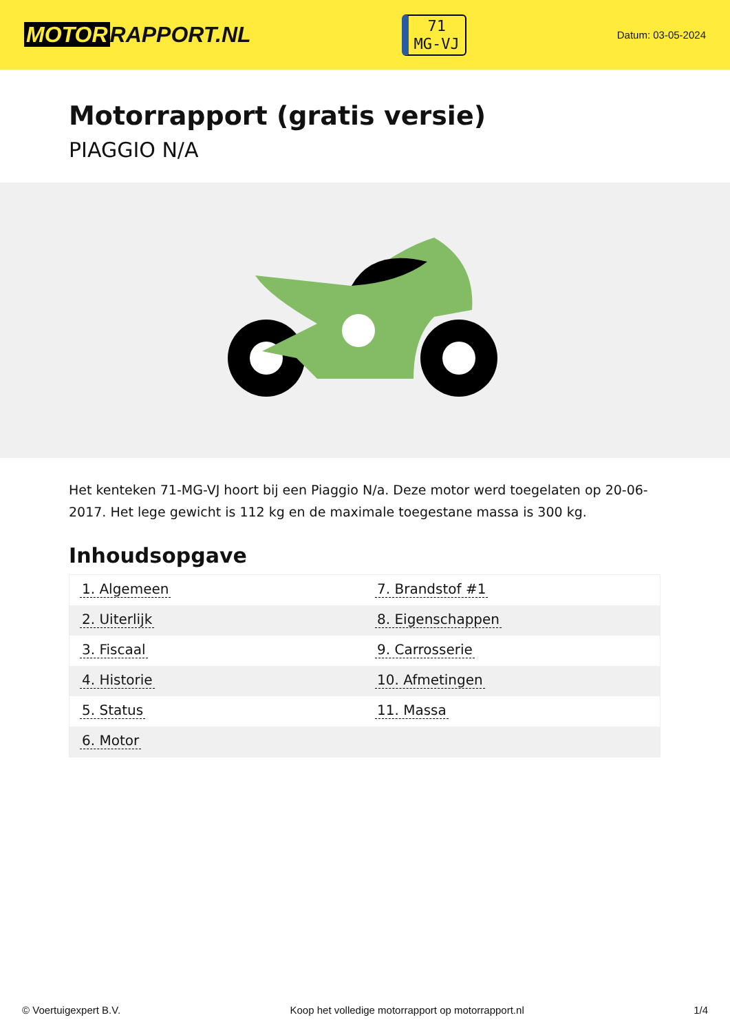MOTOR RAPPORT.NL
71
MG-VJ
Datum: 03-05-2024
Motorrapport (gratis versie)
PIAGGIO N/A
Het kenteken 71-MG-VJ hoort bij een Piaggio N/a. Deze motor werd toegelaten op 20-06-2017. Het lege gewicht is 112 kg en de maximale toegestane massa is 300 kg.
Inhoudsopgave
| 1. Algemeen | 7. Brandstof #1 |
| 2. Uiterlijk | 8. Eigenschappen |
| 3. Fiscaal | 9. Carrosserie |
| 4. Historie | 10. Afmetingen |
| 5. Status | 11. Massa |
| 6. Motor | |
© Voertuigexpert B.V. Koop het volledige motorrapport op motorrapport.nl 1/4